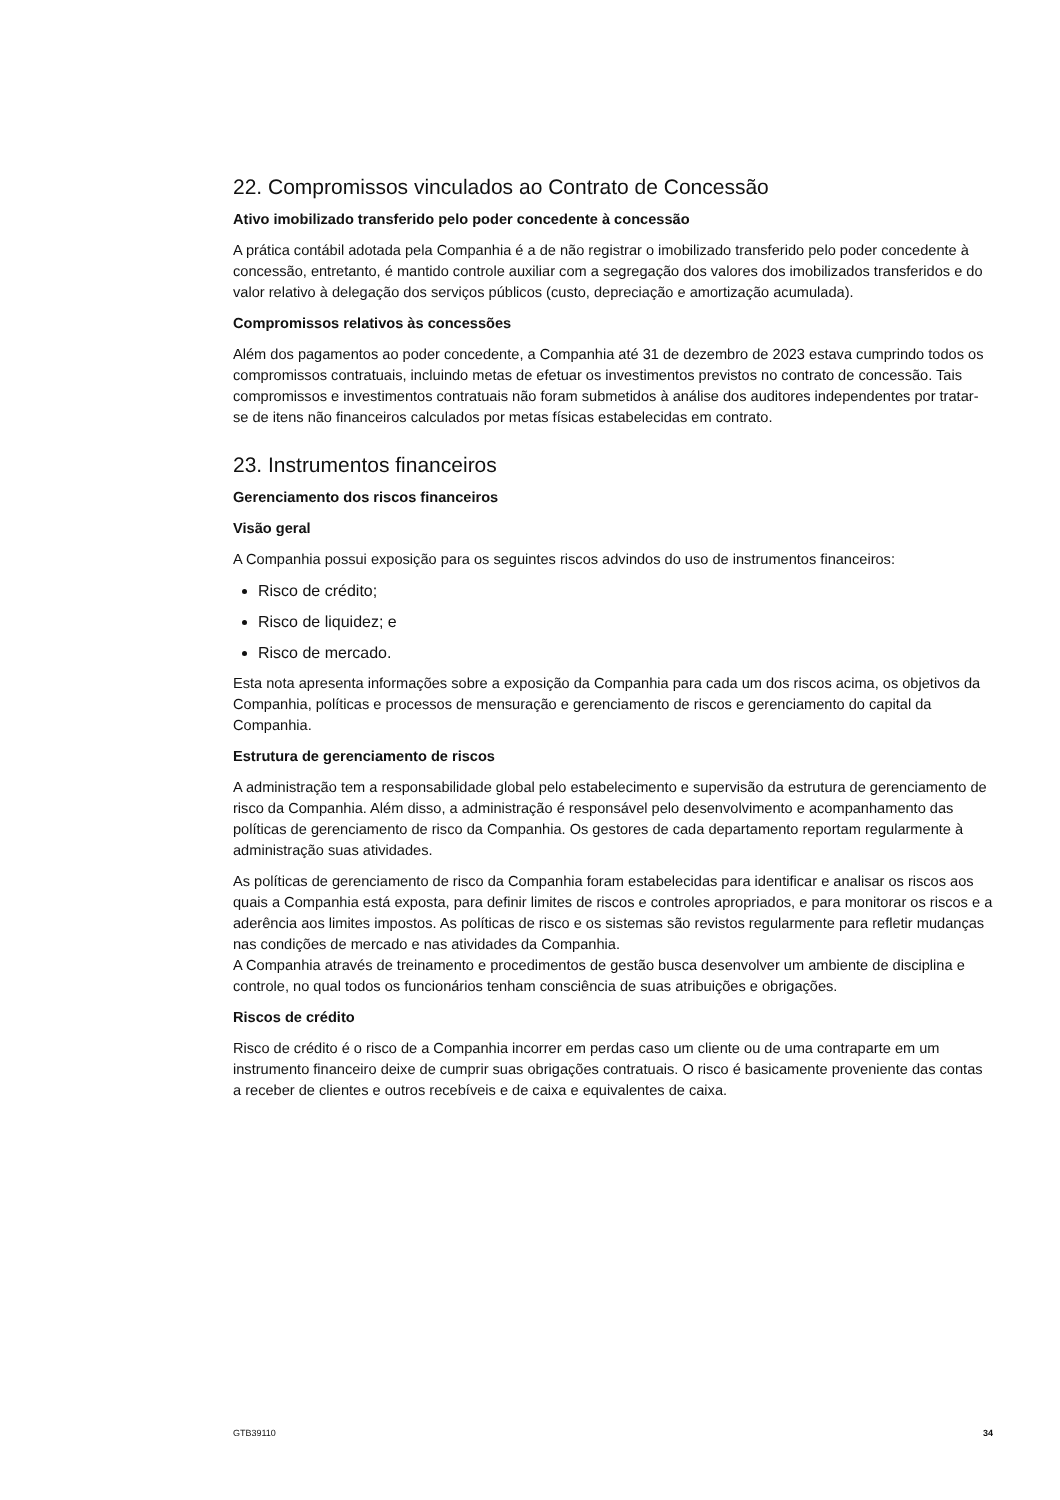22. Compromissos vinculados ao Contrato de Concessão
Ativo imobilizado transferido pelo poder concedente à concessão
A prática contábil adotada pela Companhia é a de não registrar o imobilizado transferido pelo poder concedente à concessão, entretanto, é mantido controle auxiliar com a segregação dos valores dos imobilizados transferidos e do valor relativo à delegação dos serviços públicos (custo, depreciação e amortização acumulada).
Compromissos relativos às concessões
Além dos pagamentos ao poder concedente, a Companhia até 31 de dezembro de 2023 estava cumprindo todos os compromissos contratuais, incluindo metas de efetuar os investimentos previstos no contrato de concessão. Tais compromissos e investimentos contratuais não foram submetidos à análise dos auditores independentes por tratar-se de itens não financeiros calculados por metas físicas estabelecidas em contrato.
23. Instrumentos financeiros
Gerenciamento dos riscos financeiros
Visão geral
A Companhia possui exposição para os seguintes riscos advindos do uso de instrumentos financeiros:
Risco de crédito;
Risco de liquidez; e
Risco de mercado.
Esta nota apresenta informações sobre a exposição da Companhia para cada um dos riscos acima, os objetivos da Companhia, políticas e processos de mensuração e gerenciamento de riscos e gerenciamento do capital da Companhia.
Estrutura de gerenciamento de riscos
A administração tem a responsabilidade global pelo estabelecimento e supervisão da estrutura de gerenciamento de risco da Companhia. Além disso, a administração é responsável pelo desenvolvimento e acompanhamento das políticas de gerenciamento de risco da Companhia. Os gestores de cada departamento reportam regularmente à administração suas atividades.
As políticas de gerenciamento de risco da Companhia foram estabelecidas para identificar e analisar os riscos aos quais a Companhia está exposta, para definir limites de riscos e controles apropriados, e para monitorar os riscos e a aderência aos limites impostos. As políticas de risco e os sistemas são revistos regularmente para refletir mudanças nas condições de mercado e nas atividades da Companhia.
A Companhia através de treinamento e procedimentos de gestão busca desenvolver um ambiente de disciplina e controle, no qual todos os funcionários tenham consciência de suas atribuições e obrigações.
Riscos de crédito
Risco de crédito é o risco de a Companhia incorrer em perdas caso um cliente ou de uma contraparte em um instrumento financeiro deixe de cumprir suas obrigações contratuais. O risco é basicamente proveniente das contas a receber de clientes e outros recebíveis e de caixa e equivalentes de caixa.
GTB39110 34